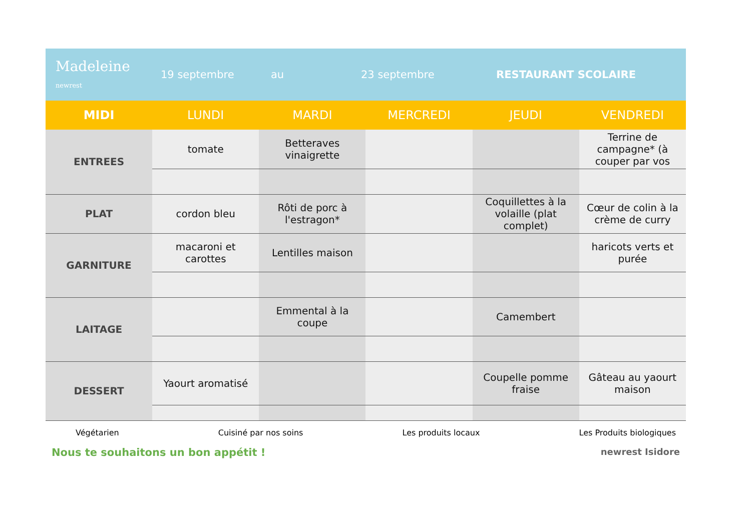Madeleine
newrest
19 septembre au 23 septembre RESTAURANT SCOLAIRE
| MIDI | LUNDI | MARDI | MERCREDI | JEUDI | VENDREDI |
| --- | --- | --- | --- | --- | --- |
| ENTREES | tomate | Betteraves vinaigrette | | | Terrine de campagne* (à couper par vos |
| PLAT | cordon bleu | Rôti de porc à l'estragon* | | Coquillettes à la volaille (plat complet) | Cœur de colin à la crème de curry |
| GARNITURE | macaroni et carottes | Lentilles maison | | | haricots verts et purée |
| LAITAGE | | Emmental à la coupe | | Camembert | |
| DESSERT | Yaourt aromatisé | | | Coupelle pomme fraise | Gâteau au yaourt maison |
Végétarien Cuisiné par nos soins Les produits locaux Les Produits biologiques
Nous te souhaitons un bon appétit ! newrest Isidore